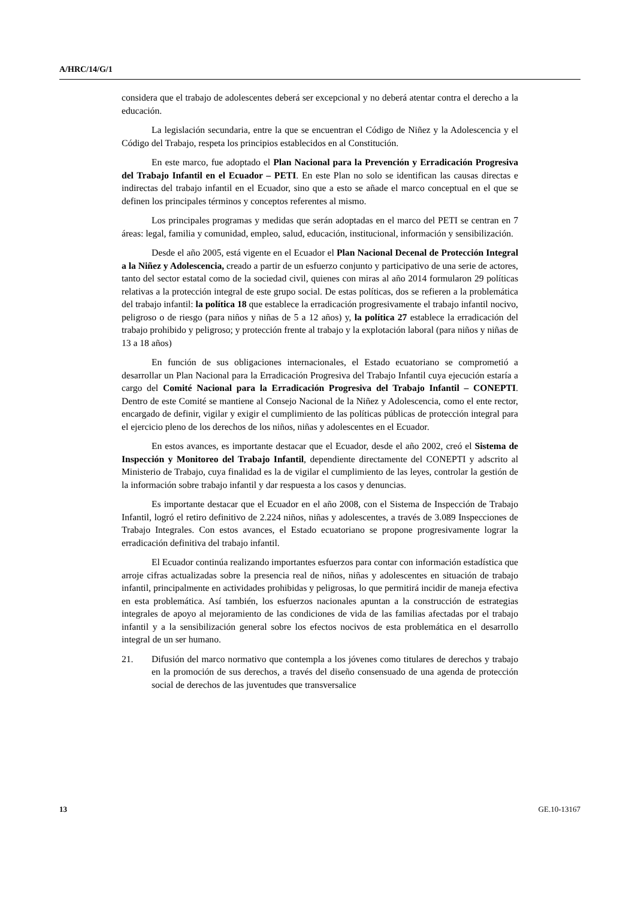A/HRC/14/G/1
considera que el trabajo de adolescentes deberá ser excepcional y no deberá atentar contra el derecho a la educación.
La legislación secundaria, entre la que se encuentran el Código de Niñez y la Adolescencia y el Código del Trabajo, respeta los principios establecidos en al Constitución.
En este marco, fue adoptado el Plan Nacional para la Prevención y Erradicación Progresiva del Trabajo Infantil en el Ecuador – PETI. En este Plan no solo se identifican las causas directas e indirectas del trabajo infantil en el Ecuador, sino que a esto se añade el marco conceptual en el que se definen los principales términos y conceptos referentes al mismo.
Los principales programas y medidas que serán adoptadas en el marco del PETI se centran en 7 áreas: legal, familia y comunidad, empleo, salud, educación, institucional, información y sensibilización.
Desde el año 2005, está vigente en el Ecuador el Plan Nacional Decenal de Protección Integral a la Niñez y Adolescencia, creado a partir de un esfuerzo conjunto y participativo de una serie de actores, tanto del sector estatal como de la sociedad civil, quienes con miras al año 2014 formularon 29 políticas relativas a la protección integral de este grupo social. De estas políticas, dos se refieren a la problemática del trabajo infantil: la política 18 que establece la erradicación progresivamente el trabajo infantil nocivo, peligroso o de riesgo (para niños y niñas de 5 a 12 años) y, la política 27 establece la erradicación del trabajo prohibido y peligroso; y protección frente al trabajo y la explotación laboral (para niños y niñas de 13 a 18 años)
En función de sus obligaciones internacionales, el Estado ecuatoriano se comprometió a desarrollar un Plan Nacional para la Erradicación Progresiva del Trabajo Infantil cuya ejecución estaría a cargo del Comité Nacional para la Erradicación Progresiva del Trabajo Infantil – CONEPTI. Dentro de este Comité se mantiene al Consejo Nacional de la Niñez y Adolescencia, como el ente rector, encargado de definir, vigilar y exigir el cumplimiento de las políticas públicas de protección integral para el ejercicio pleno de los derechos de los niños, niñas y adolescentes en el Ecuador.
En estos avances, es importante destacar que el Ecuador, desde el año 2002, creó el Sistema de Inspección y Monitoreo del Trabajo Infantil, dependiente directamente del CONEPTI y adscrito al Ministerio de Trabajo, cuya finalidad es la de vigilar el cumplimiento de las leyes, controlar la gestión de la información sobre trabajo infantil y dar respuesta a los casos y denuncias.
Es importante destacar que el Ecuador en el año 2008, con el Sistema de Inspección de Trabajo Infantil, logró el retiro definitivo de 2.224 niños, niñas y adolescentes, a través de 3.089 Inspecciones de Trabajo Integrales. Con estos avances, el Estado ecuatoriano se propone progresivamente lograr la erradicación definitiva del trabajo infantil.
El Ecuador continúa realizando importantes esfuerzos para contar con información estadística que arroje cifras actualizadas sobre la presencia real de niños, niñas y adolescentes en situación de trabajo infantil, principalmente en actividades prohibidas y peligrosas, lo que permitirá incidir de maneja efectiva en esta problemática. Así también, los esfuerzos nacionales apuntan a la construcción de estrategias integrales de apoyo al mejoramiento de las condiciones de vida de las familias afectadas por el trabajo infantil y a la sensibilización general sobre los efectos nocivos de esta problemática en el desarrollo integral de un ser humano.
21. Difusión del marco normativo que contempla a los jóvenes como titulares de derechos y trabajo en la promoción de sus derechos, a través del diseño consensuado de una agenda de protección social de derechos de las juventudes que transversalice
13 GE.10-13167